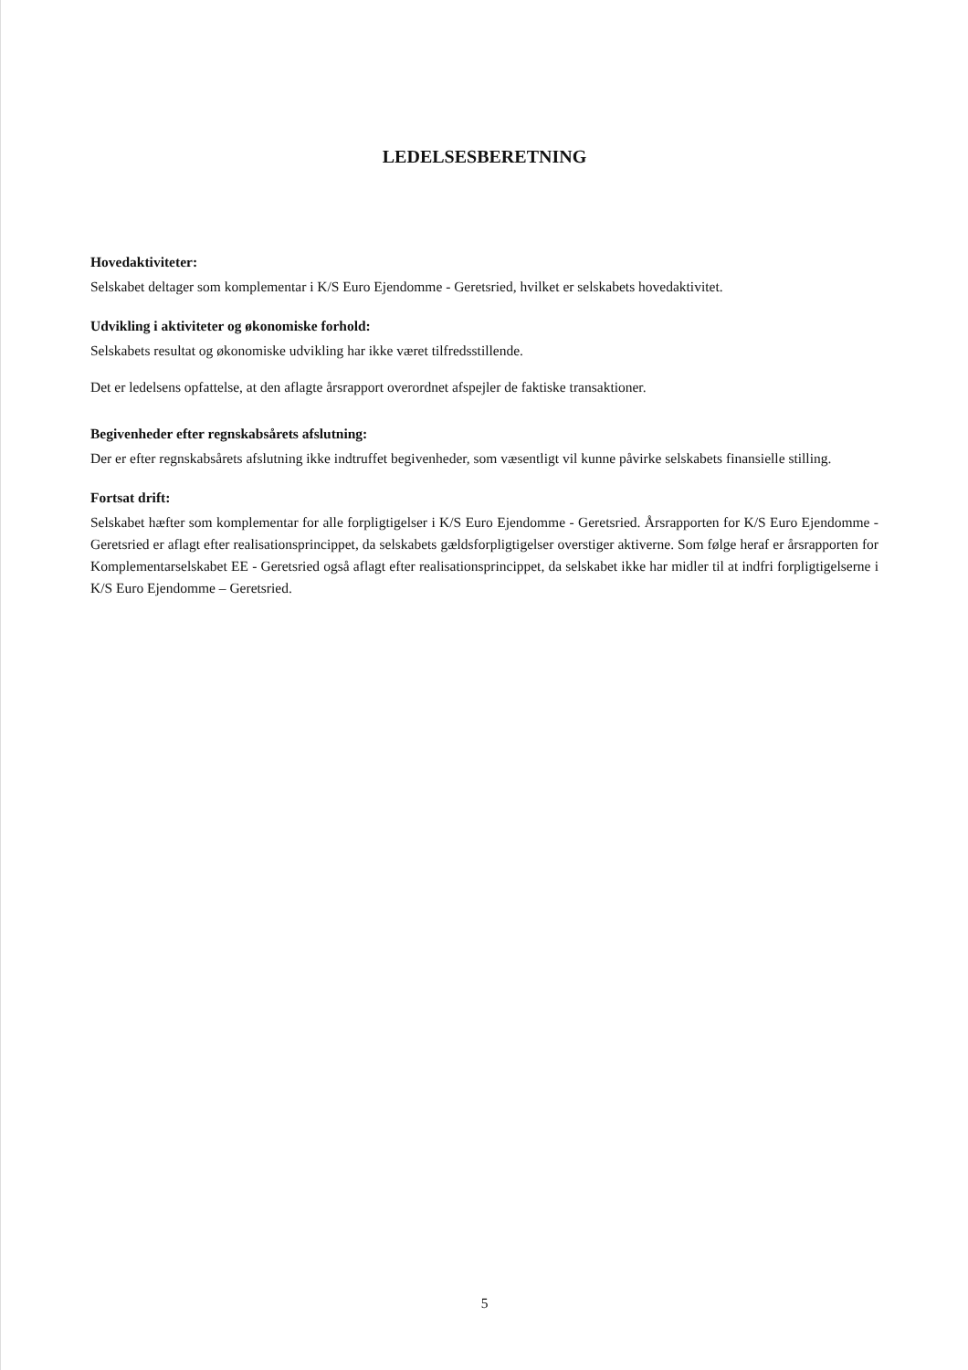LEDELSESBERETNING
Hovedaktiviteter:
Selskabet deltager som komplementar i K/S Euro Ejendomme - Geretsried, hvilket er selskabets hovedaktivitet.
Udvikling i aktiviteter og økonomiske forhold:
Selskabets resultat og økonomiske udvikling har ikke været tilfredsstillende.
Det er ledelsens opfattelse, at den aflagte årsrapport overordnet afspejler de faktiske transaktioner.
Begivenheder efter regnskabsårets afslutning:
Der er efter regnskabsårets afslutning ikke indtruffet begivenheder, som væsentligt vil kunne påvirke selskabets finansielle stilling.
Fortsat drift:
Selskabet hæfter som komplementar for alle forpligtigelser i K/S Euro Ejendomme - Geretsried. Årsrapporten for K/S Euro Ejendomme - Geretsried er aflagt efter realisationsprincippet, da selskabets gældsforpligtigelser overstiger aktiverne. Som følge heraf er årsrapporten for Komplementarselskabet EE - Geretsried også aflagt efter realisationsprincippet, da selskabet ikke har midler til at indfri forpligtigelserne i K/S Euro Ejendomme – Geretsried.
5